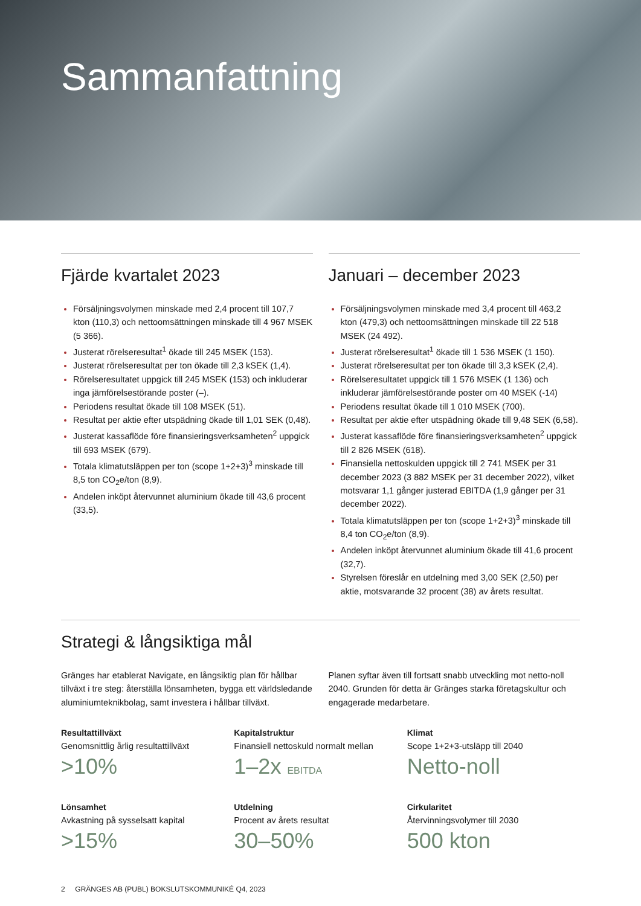Sammanfattning
Fjärde kvartalet 2023
Försäljningsvolymen minskade med 2,4 procent till 107,7 kton (110,3) och nettoomsättningen minskade till 4 967 MSEK (5 366).
Justerat rörelseresultat<sup>1</sup> ökade till 245 MSEK (153).
Justerat rörelseresultat per ton ökade till 2,3 kSEK (1,4).
Rörelseresultatet uppgick till 245 MSEK (153) och inkluderar inga jämförelsestörande poster (–).
Periodens resultat ökade till 108 MSEK (51).
Resultat per aktie efter utspädning ökade till 1,01 SEK (0,48).
Justerat kassaflöde före finansieringsverksamheten<sup>2</sup> uppgick till 693 MSEK (679).
Totala klimatutsläppen per ton (scope 1+2+3)<sup>3</sup> minskade till 8,5 ton CO<sub>2</sub>e/ton (8,9).
Andelen inköpt återvunnet aluminium ökade till 43,6 procent (33,5).
Januari – december 2023
Försäljningsvolymen minskade med 3,4 procent till 463,2 kton (479,3) och nettoomsättningen minskade till 22 518 MSEK (24 492).
Justerat rörelseresultat<sup>1</sup> ökade till 1 536 MSEK (1 150).
Justerat rörelseresultat per ton ökade till 3,3 kSEK (2,4).
Rörelseresultatet uppgick till 1 576 MSEK (1 136) och inkluderar jämförelsestörande poster om 40 MSEK (-14)
Periodens resultat ökade till 1 010 MSEK (700).
Resultat per aktie efter utspädning ökade till 9,48 SEK (6,58).
Justerat kassaflöde före finansieringsverksamheten<sup>2</sup> uppgick till 2 826 MSEK (618).
Finansiella nettoskulden uppgick till 2 741 MSEK per 31 december 2023 (3 882 MSEK per 31 december 2022), vilket motsvarar 1,1 gånger justerad EBITDA (1,9 gånger per 31 december 2022).
Totala klimatutsläppen per ton (scope 1+2+3)<sup>3</sup> minskade till 8,4 ton CO<sub>2</sub>e/ton (8,9).
Andelen inköpt återvunnet aluminium ökade till 41,6 procent (32,7).
Styrelsen föreslår en utdelning med 3,00 SEK (2,50) per aktie, motsvarande 32 procent (38) av årets resultat.
Strategi & långsiktiga mål
Gränges har etablerat Navigate, en långsiktig plan för hållbar tillväxt i tre steg: återställa lönsamheten, bygga ett världs­ledande aluminiumteknikbolag, samt investera i hållbar tillväxt.
Planen syftar även till fortsatt snabb utveckling mot netto-noll 2040. Grunden för detta är Gränges starka företagskultur och engagerade medarbetare.
Resultattillväxt
Genomsnittlig årlig resultattillväxt
>10%
Kapitalstruktur
Finansiell nettoskuld normalt mellan
1–2x EBITDA
Klimat
Scope 1+2+3-utsläpp till 2040
Netto-noll
Lönsamhet
Avkastning på sysselsatt kapital
>15%
Utdelning
Procent av årets resultat
30–50%
Cirkularitet
Återvinningsvolymer till 2030
500 kton
2 GRÄNGES AB (PUBL) BOKSLUTSKOMMUNIKÉ Q4, 2023